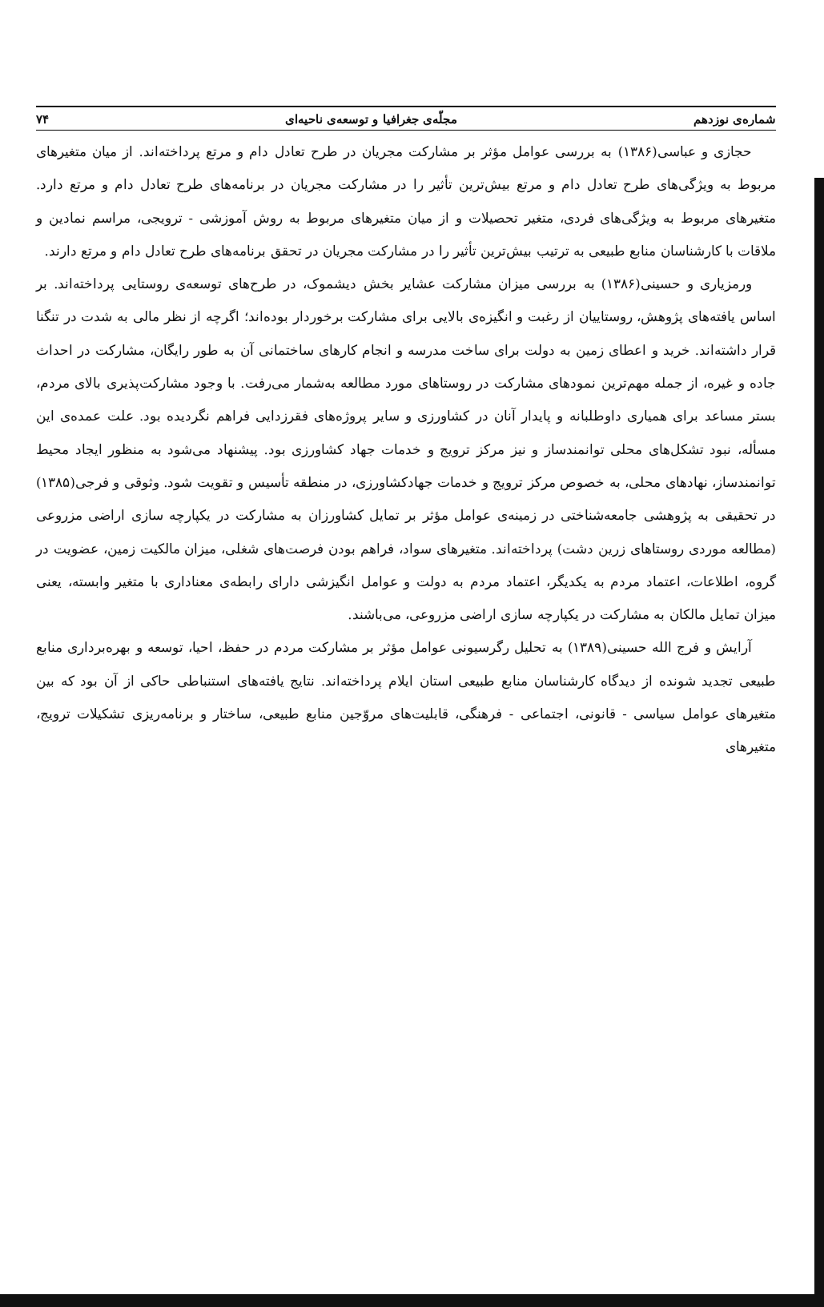۷۴ مجلّه‌ی جغرافیا و توسعه‌ی ناحیه‌ای شماره‌ی نوزدهم
حجازی و عباسی(۱۳۸۶) به بررسی عوامل مؤثر بر مشارکت مجریان در طرح تعادل دام و مرتع پرداخته‌اند. از میان متغیرهای مربوط به ویژگی‌های طرح تعادل دام و مرتع بیش‌ترین تأثیر را در مشارکت مجریان در برنامه‌های طرح تعادل دام و مرتع دارد. متغیرهای مربوط به ویژگی‌های فردی، متغیر تحصیلات و از میان متغیرهای مربوط به روش آموزشی - ترویجی، مراسم نمادین و ملاقات با کارشناسان منابع طبیعی به ترتیب بیش‌ترین تأثیر را در مشارکت مجریان در تحقق برنامه‌های طرح تعادل دام و مرتع دارند.
ورمزیاری و حسینی(۱۳۸۶) به بررسی میزان مشارکت عشایر بخش دیشموک، در طرح‌های توسعه‌ی روستایی پرداخته‌اند. بر اساس یافته‌های پژوهش، روستاییان از رغبت و انگیزه‌ی بالایی برای مشارکت برخوردار بوده‌اند؛ اگرچه از نظر مالی به شدت در تنگنا قرار داشته‌اند. خرید و اعطای زمین به دولت برای ساخت مدرسه و انجام کارهای ساختمانی آن به طور رایگان، مشارکت در احداث جاده و غیره، از جمله مهم‌ترین نمودهای مشارکت در روستاهای مورد مطالعه به‌شمار می‌رفت. با وجود مشارکت‌پذیری بالای مردم، بستر مساعد برای همیاری داوطلبانه و پایدار آنان در کشاورزی و سایر پروژه‌های فقرزدایی فراهم نگردیده بود. علت عمده‌ی این مسأله، نبود تشکل‌های محلی توانمندساز و نیز مرکز ترویج و خدمات جهاد کشاورزی بود. پیشنهاد می‌شود به منظور ایجاد محیط توانمندساز، نهادهای محلی، به خصوص مرکز ترویج و خدمات جهادکشاورزی، در منطقه تأسیس و تقویت شود. وثوقی و فرجی(۱۳۸۵) در تحقیقی به پژوهشی جامعه‌شناختی در زمینه‌ی عوامل مؤثر بر تمایل کشاورزان به مشارکت در یکپارچه سازی اراضی مزروعی (مطالعه موردی روستاهای زرین دشت) پرداخته‌اند. متغیرهای سواد، فراهم بودن فرصت‌های شغلی، میزان مالکیت زمین، عضویت در گروه، اطلاعات، اعتماد مردم به یکدیگر، اعتماد مردم به دولت و عوامل انگیزشی دارای رابطه‌ی معناداری با متغیر وابسته، یعنی میزان تمایل مالکان به مشارکت در یکپارچه سازی اراضی مزروعی، می‌باشند.
آرایش و فرج الله حسینی(۱۳۸۹) به تحلیل رگرسیونی عوامل مؤثر بر مشارکت مردم در حفظ، احیا، توسعه و بهره‌برداری منابع طبیعی تجدید شونده از دیدگاه کارشناسان منابع طبیعی استان ایلام پرداخته‌اند. نتایج یافته‌های استنباطی حاکی از آن بود که بین متغیرهای عوامل سیاسی - قانونی، اجتماعی - فرهنگی، قابلیت‌های مروّجین منابع طبیعی، ساختار و برنامه‌ریزی تشکیلات ترویج، متغیرهای